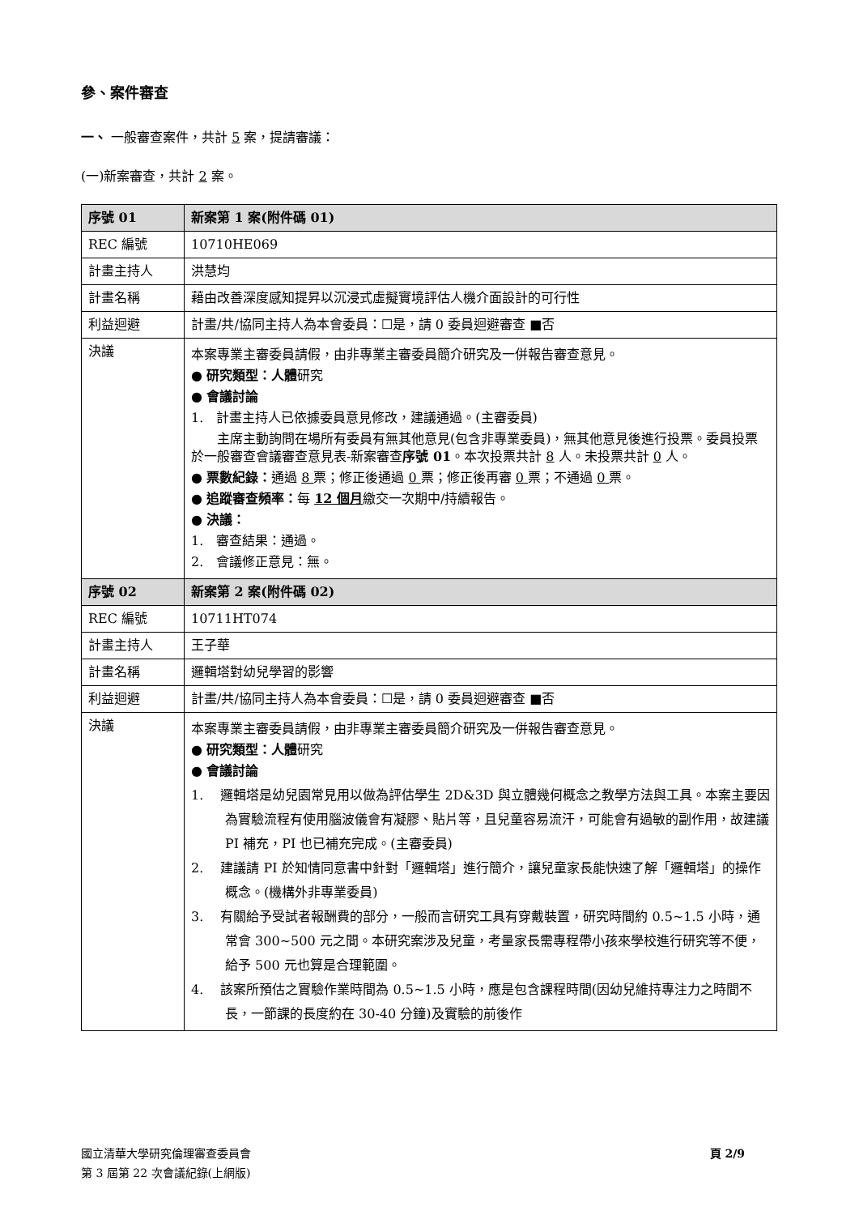參、案件審查
一、 一般審查案件，共計 5 案，提請審議：
(一)新案審查，共計 2 案。
| 序號 01 | 新案第 1 案(附件碼 01) |
| REC 編號 | 10710HE069 |
| 計畫主持人 | 洪慧均 |
| 計畫名稱 | 藉由改善深度感知提昇以沉浸式虛擬實境評估人機介面設計的可行性 |
| 利益迴避 | 計畫/共/協同主持人為本會委員：☐是，請 0 委員迴避審查 ■否 |
| 決議 | 本案專業主審委員請假，由非專業主審委員簡介研究及一併報告審查意見。 ● 研究類型：人體 研究 ● 會議討論 1. 計畫主持人已依據委員意見修改，建議通過。(主審委員) 主席主動詢問在場所有委員有無其他意見(包含非專業委員)，無其他意見後進行投票。委員投票於一般審查會議審查意見表-新案審查 序號 01 。本次投票共計 8 人。未投票共計 0 人。 ● 票數紀錄： 通過 8 票；修正後通過 0 票；修正後再審 0 票；不通過 0 票。 ● 追蹤審查頻率： 每 12 個月 繳交一次期中/持續報告。 ● 決議： 1. 審查結果：通過。 2. 會議修正意見：無。 |
| 序號 02 | 新案第 2 案(附件碼 02) |
| REC 編號 | 10711HT074 |
| 計畫主持人 | 王子華 |
| 計畫名稱 | 邏輯塔對幼兒學習的影響 |
| 利益迴避 | 計畫/共/協同主持人為本會委員：☐是，請 0 委員迴避審查 ■否 |
| 決議 | 本案專業主審委員請假，由非專業主審委員簡介研究及一併報告審查意見。 ● 研究類型：人體 研究 ● 會議討論 1. 邏輯塔是幼兒園常見用以做為評估學生 2D&3D 與立體幾何概念之教學方法與工具。本案主要因為實驗流程有使用腦波儀會有凝膠、貼片等，且兒童容易流汗，可能會有過敏的副作用，故建議 PI 補充，PI 也已補充完成。(主審委員) 2. 建議請 PI 於知情同意書中針對「邏輯塔」進行簡介，讓兒童家長能快速了解「邏輯塔」的操作概念。(機構外非專業委員) 3. 有關給予受試者報酬費的部分，一般而言研究工具有穿戴裝置，研究時間約 0.5~1.5 小時，通常會 300~500 元之間。本研究案涉及兒童，考量家長需專程帶小孩來學校進行研究等不便，給予 500 元也算是合理範圍。 4. 該案所預估之實驗作業時間為 0.5~1.5 小時，應是包含課程時間(因幼兒維持專注力之時間不長，一節課的長度約在 30-40 分鐘)及實驗的前後作 |
頁 2/9 國立清華大學研究倫理審查委員會
第 3 屆第 22 次會議紀錄(上網版)